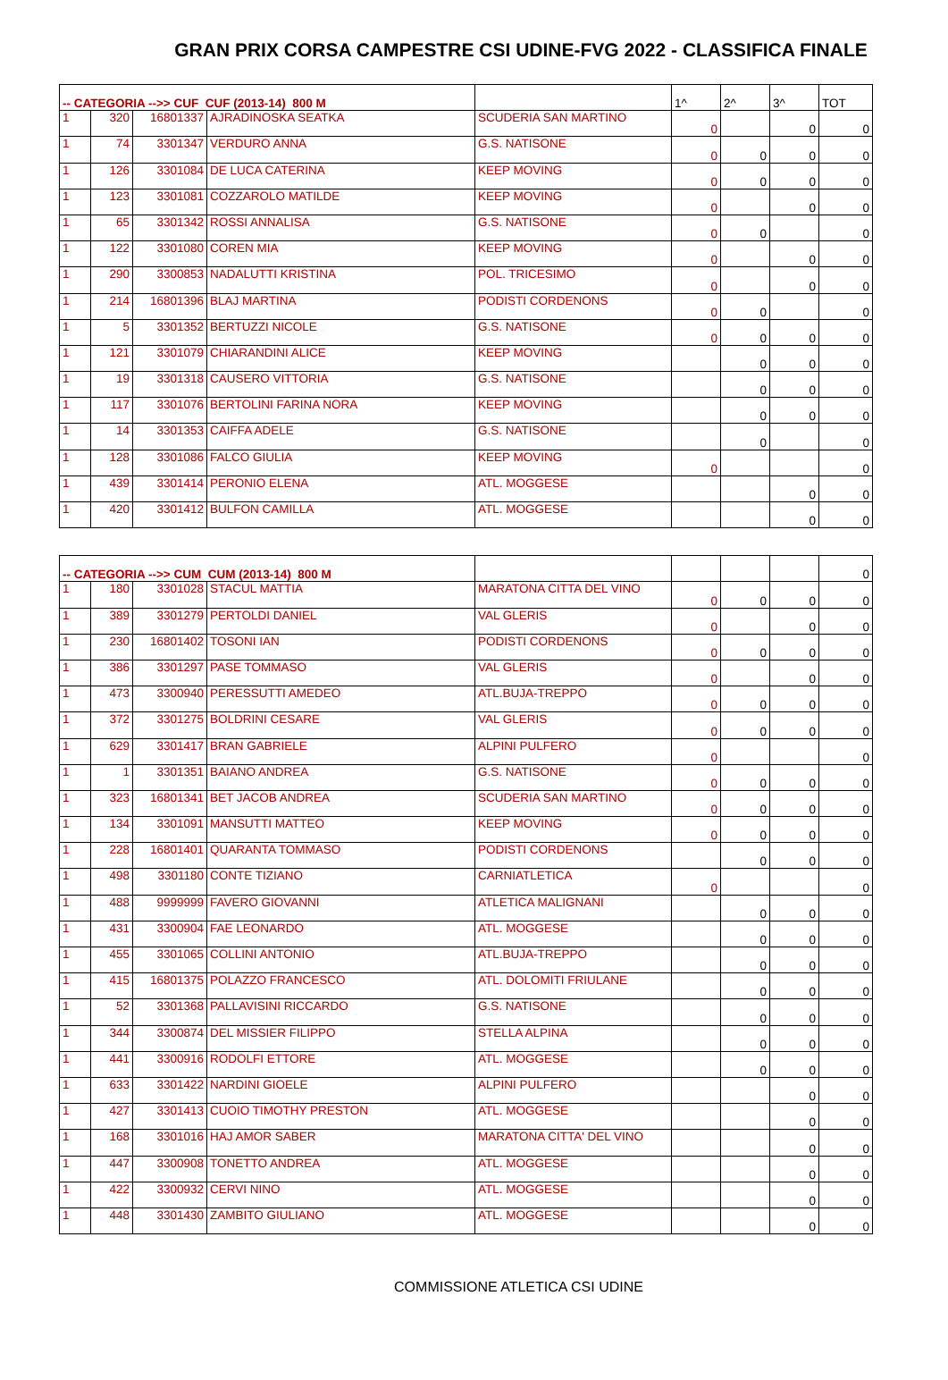GRAN PRIX CORSA CAMPESTRE CSI UDINE-FVG 2022 - CLASSIFICA FINALE
| -- CATEGORIA -->> CUF CUF (2013-14) 800 M | | | | | 1^ | 2^ | 3^ | TOT |
| 1 | 320 | 16801337 | AJRADINOSKA SEATKA | SCUDERIA SAN MARTINO | 0 | | 0 | 0 |
| 1 | 74 | 3301347 | VERDURO ANNA | G.S. NATISONE | 0 | 0 | 0 | 0 |
| 1 | 126 | 3301084 | DE LUCA CATERINA | KEEP MOVING | 0 | 0 | 0 | 0 |
| 1 | 123 | 3301081 | COZZAROLO MATILDE | KEEP MOVING | 0 | | 0 | 0 |
| 1 | 65 | 3301342 | ROSSI ANNALISA | G.S. NATISONE | 0 | 0 | | 0 |
| 1 | 122 | 3301080 | COREN MIA | KEEP MOVING | 0 | | 0 | 0 |
| 1 | 290 | 3300853 | NADALUTTI KRISTINA | POL. TRICESIMO | 0 | | 0 | 0 |
| 1 | 214 | 16801396 | BLAJ MARTINA | PODISTI CORDENONS | 0 | 0 | | 0 |
| 1 | 5 | 3301352 | BERTUZZI NICOLE | G.S. NATISONE | 0 | 0 | 0 | 0 |
| 1 | 121 | 3301079 | CHIARANDINI ALICE | KEEP MOVING | | 0 | 0 | 0 |
| 1 | 19 | 3301318 | CAUSERO VITTORIA | G.S. NATISONE | | 0 | 0 | 0 |
| 1 | 117 | 3301076 | BERTOLINI FARINA NORA | KEEP MOVING | | 0 | 0 | 0 |
| 1 | 14 | 3301353 | CAIFFA ADELE | G.S. NATISONE | | 0 | | 0 |
| 1 | 128 | 3301086 | FALCO GIULIA | KEEP MOVING | 0 | | | 0 |
| 1 | 439 | 3301414 | PERONIO ELENA | ATL. MOGGESE | | | 0 | 0 |
| 1 | 420 | 3301412 | BULFON CAMILLA | ATL. MOGGESE | | | 0 | 0 |
| -- CATEGORIA -->> CUM CUM (2013-14) 800 M | | | | | | | | 0 |
| 1 | 180 | 3301028 | STACUL MATTIA | MARATONA CITTA DEL VINO | 0 | 0 | 0 | 0 |
| 1 | 389 | 3301279 | PERTOLDI DANIEL | VAL GLERIS | 0 | | 0 | 0 |
| 1 | 230 | 16801402 | TOSONI IAN | PODISTI CORDENONS | 0 | 0 | 0 | 0 |
| 1 | 386 | 3301297 | PASE TOMMASO | VAL GLERIS | 0 | | 0 | 0 |
| 1 | 473 | 3300940 | PERESSUTTI AMEDEO | ATL.BUJA-TREPPO | 0 | 0 | 0 | 0 |
| 1 | 372 | 3301275 | BOLDRINI CESARE | VAL GLERIS | 0 | 0 | 0 | 0 |
| 1 | 629 | 3301417 | BRAN GABRIELE | ALPINI PULFERO | 0 | | | 0 |
| 1 | 1 | 3301351 | BAIANO ANDREA | G.S. NATISONE | 0 | 0 | 0 | 0 |
| 1 | 323 | 16801341 | BET JACOB ANDREA | SCUDERIA SAN MARTINO | 0 | 0 | 0 | 0 |
| 1 | 134 | 3301091 | MANSUTTI MATTEO | KEEP MOVING | 0 | 0 | 0 | 0 |
| 1 | 228 | 16801401 | QUARANTA TOMMASO | PODISTI CORDENONS | | 0 | 0 | 0 |
| 1 | 498 | 3301180 | CONTE TIZIANO | CARNIATLETICA | 0 | | | 0 |
| 1 | 488 | 9999999 | FAVERO GIOVANNI | ATLETICA MALIGNANI | | 0 | 0 | 0 |
| 1 | 431 | 3300904 | FAE LEONARDO | ATL. MOGGESE | | 0 | 0 | 0 |
| 1 | 455 | 3301065 | COLLINI ANTONIO | ATL.BUJA-TREPPO | | 0 | 0 | 0 |
| 1 | 415 | 16801375 | POLAZZO FRANCESCO | ATL. DOLOMITI FRIULANE | | 0 | 0 | 0 |
| 1 | 52 | 3301368 | PALLAVISINI RICCARDO | G.S. NATISONE | | 0 | 0 | 0 |
| 1 | 344 | 3300874 | DEL MISSIER FILIPPO | STELLA ALPINA | | 0 | 0 | 0 |
| 1 | 441 | 3300916 | RODOLFI ETTORE | ATL. MOGGESE | | 0 | 0 | 0 |
| 1 | 633 | 3301422 | NARDINI GIOELE | ALPINI PULFERO | | | 0 | 0 |
| 1 | 427 | 3301413 | CUOIO TIMOTHY PRESTON | ATL. MOGGESE | | | 0 | 0 |
| 1 | 168 | 3301016 | HAJ AMOR SABER | MARATONA CITTA' DEL VINO | | | 0 | 0 |
| 1 | 447 | 3300908 | TONETTO ANDREA | ATL. MOGGESE | | | 0 | 0 |
| 1 | 422 | 3300932 | CERVI NINO | ATL. MOGGESE | | | 0 | 0 |
| 1 | 448 | 3301430 | ZAMBITO GIULIANO | ATL. MOGGESE | | | 0 | 0 |
COMMISSIONE ATLETICA CSI UDINE